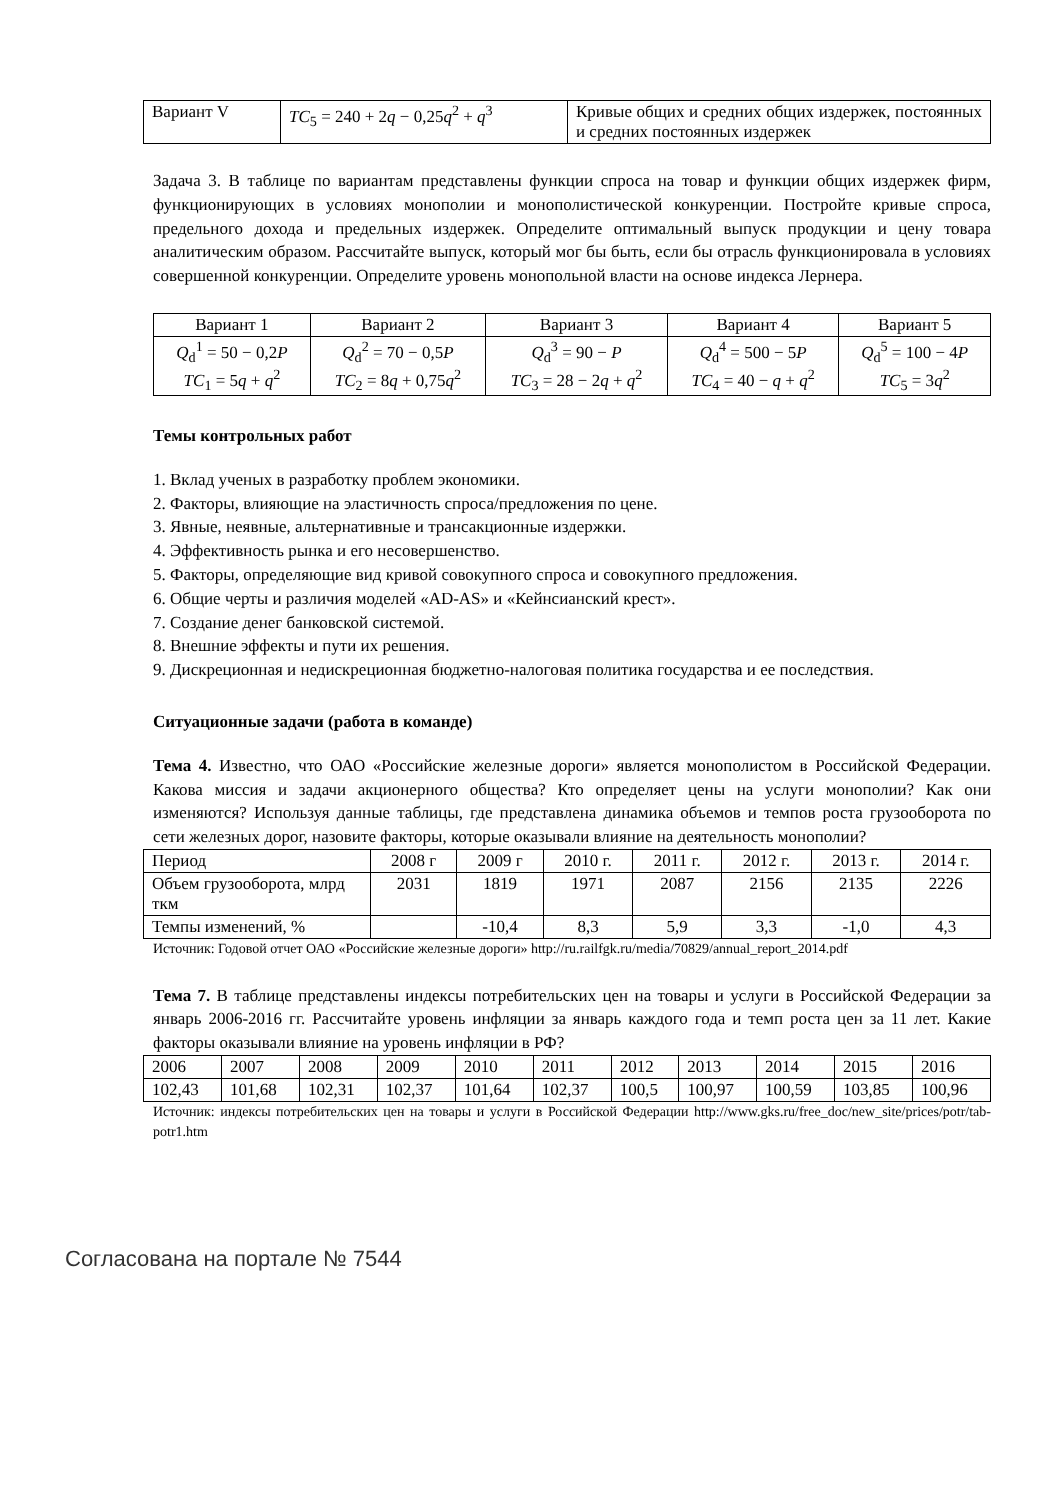| Вариант V | TC<sub>5</sub> = 240 + 2 q − 0,25 q<sup>2</sup> + q<sup>3</sup> | Кривые общих и средних общих издержек, постоянных и средних постоянных издержек |
Задача 3. В таблице по вариантам представлены функции спроса на товар и функции общих издержек фирм, функционирующих в условиях монополии и монополистической конкуренции. Постройте кривые спроса, предельного дохода и предельных издержек. Определите оптимальный выпуск продукции и цену товара аналитическим образом. Рассчитайте выпуск, который мог бы быть, если бы отрасль функционировала в условиях совершенной конкуренции. Определите уровень монопольной власти на основе индекса Лернера.
| Вариант 1 | Вариант 2 | Вариант 3 | Вариант 4 | Вариант 5 |
| --- | --- | --- | --- | --- |
| Q<sub>d</sub><sup>1</sup> = 50 − 0,2 P TC<sub>1</sub> = 5 q + q<sup>2</sup> | Q<sub>d</sub><sup>2</sup> = 70 − 0,5 P TC<sub>2</sub> = 8 q + 0,75 q<sup>2</sup> | Q<sub>d</sub><sup>3</sup> = 90 − P TC<sub>3</sub> = 28 − 2 q + q<sup>2</sup> | Q<sub>d</sub><sup>4</sup> = 500 − 5 P TC<sub>4</sub> = 40 − q + q<sup>2</sup> | Q<sub>d</sub><sup>5</sup> = 100 − 4 P TC<sub>5</sub> = 3 q<sup>2</sup> |
Темы контрольных работ
1. Вклад ученых в разработку проблем экономики.
2. Факторы, влияющие на эластичность спроса/предложения по цене.
3. Явные, неявные, альтернативные и трансакционные издержки.
4. Эффективность рынка и его несовершенство.
5. Факторы, определяющие вид кривой совокупного спроса и совокупного предложения.
6. Общие черты и различия моделей «AD-AS» и «Кейнсианский крест».
7. Создание денег банковской системой.
8. Внешние эффекты и пути их решения.
9. Дискреционная и недискреционная бюджетно-налоговая политика государства и ее последствия.
Ситуационные задачи (работа в команде)
Тема 4. Известно, что ОАО «Российские железные дороги» является монополистом в Российской Федерации. Какова миссия и задачи акционерного общества? Кто определяет цены на услуги монополии? Как они изменяются? Используя данные таблицы, где представлена динамика объемов и темпов роста грузооборота по сети железных дорог, назовите факторы, которые оказывали влияние на деятельность монополии?
| Период | 2008 г | 2009 г | 2010 г. | 2011 г. | 2012 г. | 2013 г. | 2014 г. |
| Объем грузооборота, млрд ткм | 2031 | 1819 | 1971 | 2087 | 2156 | 2135 | 2226 |
| Темпы изменений, % | | -10,4 | 8,3 | 5,9 | 3,3 | -1,0 | 4,3 |
Источник: Годовой отчет ОАО «Российские железные дороги» http://ru.railfgk.ru/media/70829/annual_report_2014.pdf
Тема 7. В таблице представлены индексы потребительских цен на товары и услуги в Российской Федерации за январь 2006-2016 гг. Рассчитайте уровень инфляции за январь каждого года и темп роста цен за 11 лет. Какие факторы оказывали влияние на уровень инфляции в РФ?
| 2006 | 2007 | 2008 | 2009 | 2010 | 2011 | 2012 | 2013 | 2014 | 2015 | 2016 |
| 102,43 | 101,68 | 102,31 | 102,37 | 101,64 | 102,37 | 100,5 | 100,97 | 100,59 | 103,85 | 100,96 |
Источник: индексы потребительских цен на товары и услуги в Российской Федерации http://www.gks.ru/free_doc/new_site/prices/potr/tab-potr1.htm
Согласована на портале № 7544